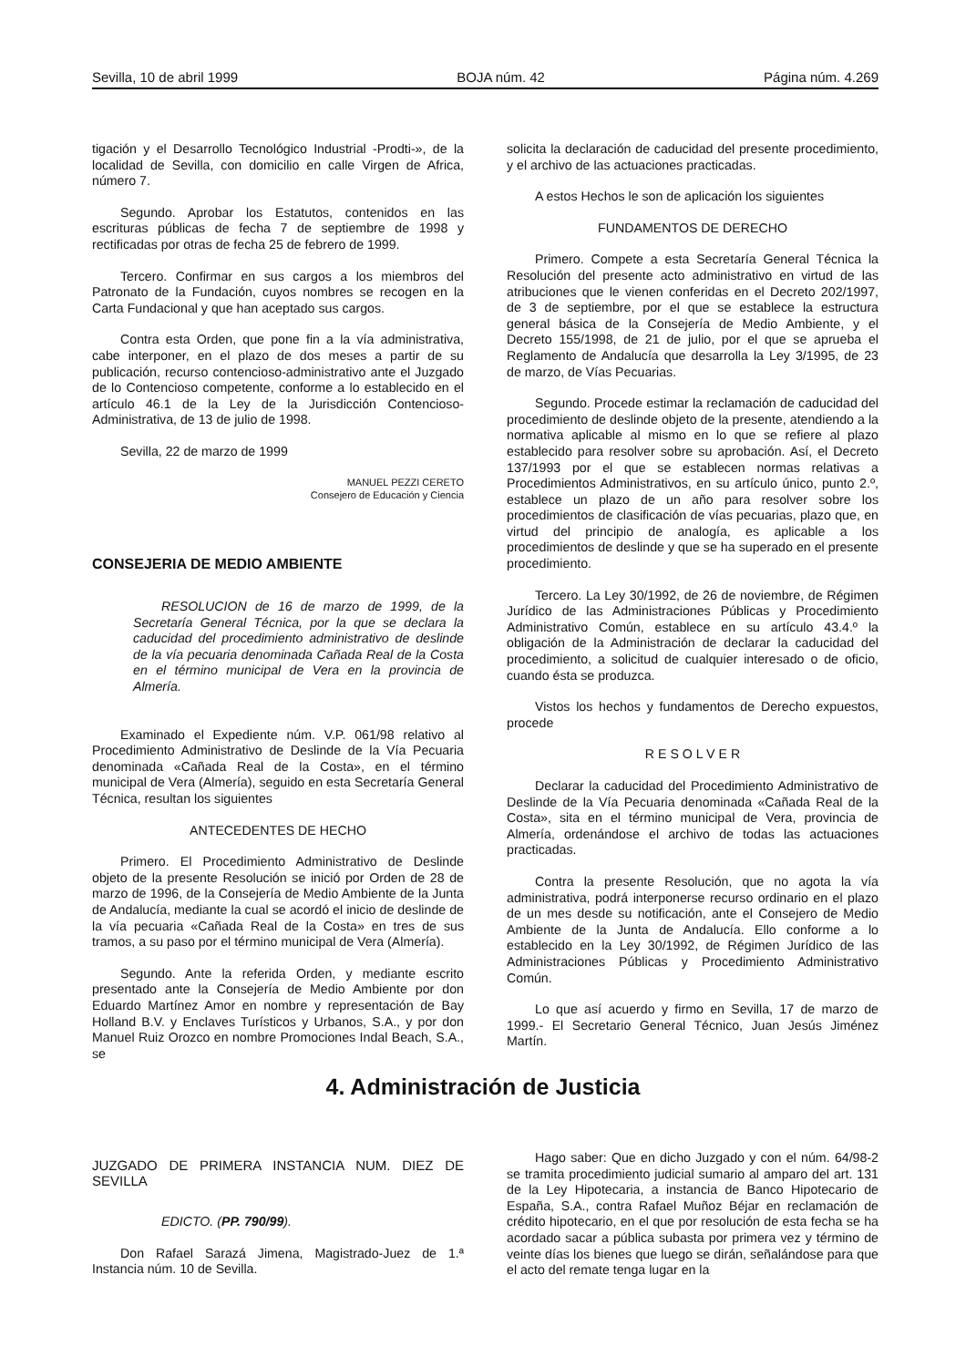Sevilla, 10 de abril 1999 BOJA núm. 42 Página núm. 4.269
tigación y el Desarrollo Tecnológico Industrial -Prodti-», de la localidad de Sevilla, con domicilio en calle Virgen de Africa, número 7.
Segundo. Aprobar los Estatutos, contenidos en las escrituras públicas de fecha 7 de septiembre de 1998 y rectificadas por otras de fecha 25 de febrero de 1999.
Tercero. Confirmar en sus cargos a los miembros del Patronato de la Fundación, cuyos nombres se recogen en la Carta Fundacional y que han aceptado sus cargos.
Contra esta Orden, que pone fin a la vía administrativa, cabe interponer, en el plazo de dos meses a partir de su publicación, recurso contencioso-administrativo ante el Juzgado de lo Contencioso competente, conforme a lo establecido en el artículo 46.1 de la Ley de la Jurisdicción Contencioso-Administrativa, de 13 de julio de 1998.
Sevilla, 22 de marzo de 1999
MANUEL PEZZI CERETO
Consejero de Educación y Ciencia
CONSEJERIA DE MEDIO AMBIENTE
RESOLUCION de 16 de marzo de 1999, de la Secretaría General Técnica, por la que se declara la caducidad del procedimiento administrativo de deslinde de la vía pecuaria denominada Cañada Real de la Costa en el término municipal de Vera en la provincia de Almería.
Examinado el Expediente núm. V.P. 061/98 relativo al Procedimiento Administrativo de Deslinde de la Vía Pecuaria denominada «Cañada Real de la Costa», en el término municipal de Vera (Almería), seguido en esta Secretaría General Técnica, resultan los siguientes
ANTECEDENTES DE HECHO
Primero. El Procedimiento Administrativo de Deslinde objeto de la presente Resolución se inició por Orden de 28 de marzo de 1996, de la Consejería de Medio Ambiente de la Junta de Andalucía, mediante la cual se acordó el inicio de deslinde de la vía pecuaria «Cañada Real de la Costa» en tres de sus tramos, a su paso por el término municipal de Vera (Almería).
Segundo. Ante la referida Orden, y mediante escrito presentado ante la Consejería de Medio Ambiente por don Eduardo Martínez Amor en nombre y representación de Bay Holland B.V. y Enclaves Turísticos y Urbanos, S.A., y por don Manuel Ruiz Orozco en nombre Promociones Indal Beach, S.A., se
solicita la declaración de caducidad del presente procedimiento, y el archivo de las actuaciones practicadas.
A estos Hechos le son de aplicación los siguientes
FUNDAMENTOS DE DERECHO
Primero. Compete a esta Secretaría General Técnica la Resolución del presente acto administrativo en virtud de las atribuciones que le vienen conferidas en el Decreto 202/1997, de 3 de septiembre, por el que se establece la estructura general básica de la Consejería de Medio Ambiente, y el Decreto 155/1998, de 21 de julio, por el que se aprueba el Reglamento de Andalucía que desarrolla la Ley 3/1995, de 23 de marzo, de Vías Pecuarias.
Segundo. Procede estimar la reclamación de caducidad del procedimiento de deslinde objeto de la presente, atendiendo a la normativa aplicable al mismo en lo que se refiere al plazo establecido para resolver sobre su aprobación. Así, el Decreto 137/1993 por el que se establecen normas relativas a Procedimientos Administrativos, en su artículo único, punto 2.º, establece un plazo de un año para resolver sobre los procedimientos de clasificación de vías pecuarias, plazo que, en virtud del principio de analogía, es aplicable a los procedimientos de deslinde y que se ha superado en el presente procedimiento.
Tercero. La Ley 30/1992, de 26 de noviembre, de Régimen Jurídico de las Administraciones Públicas y Procedimiento Administrativo Común, establece en su artículo 43.4.º la obligación de la Administración de declarar la caducidad del procedimiento, a solicitud de cualquier interesado o de oficio, cuando ésta se produzca.
Vistos los hechos y fundamentos de Derecho expuestos, procede
R E S O L V E R
Declarar la caducidad del Procedimiento Administrativo de Deslinde de la Vía Pecuaria denominada «Cañada Real de la Costa», sita en el término municipal de Vera, provincia de Almería, ordenándose el archivo de todas las actuaciones practicadas.
Contra la presente Resolución, que no agota la vía administrativa, podrá interponerse recurso ordinario en el plazo de un mes desde su notificación, ante el Consejero de Medio Ambiente de la Junta de Andalucía. Ello conforme a lo establecido en la Ley 30/1992, de Régimen Jurídico de las Administraciones Públicas y Procedimiento Administrativo Común.
Lo que así acuerdo y firmo en Sevilla, 17 de marzo de 1999.- El Secretario General Técnico, Juan Jesús Jiménez Martín.
4. Administración de Justicia
JUZGADO DE PRIMERA INSTANCIA NUM. DIEZ DE SEVILLA
EDICTO. (PP. 790/99).
Don Rafael Sarazá Jimena, Magistrado-Juez de 1.ª Instancia núm. 10 de Sevilla.
Hago saber: Que en dicho Juzgado y con el núm. 64/98-2 se tramita procedimiento judicial sumario al amparo del art. 131 de la Ley Hipotecaria, a instancia de Banco Hipotecario de España, S.A., contra Rafael Muñoz Béjar en reclamación de crédito hipotecario, en el que por resolución de esta fecha se ha acordado sacar a pública subasta por primera vez y término de veinte días los bienes que luego se dirán, señalándose para que el acto del remate tenga lugar en la